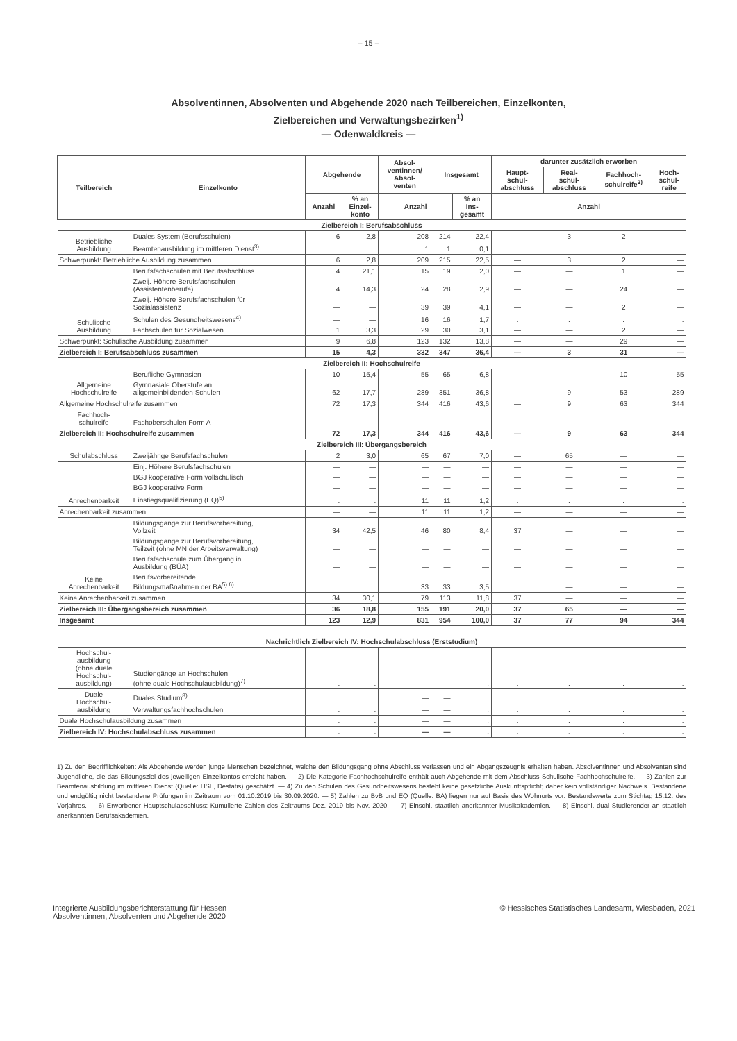– 15 –
Absolventinnen, Absolventen und Abgehende 2020 nach Teilbereichen, Einzelkonten,
Zielbereichen und Verwaltungsbezirken<sup>1)</sup>
— Odenwaldkreis —
| Teilbereich | Einzelkonto | Abgehende | | Absol- ventinnen/ Absol- venten | Insgesamt | | darunter zusätzlich erworben | | | |
| --- | --- | --- | --- | --- | --- | --- | --- | --- | --- | --- |
| | | | | | | | Haupt- schul- abschluss | Real- schul- abschluss | Fachhoch- schulreife<sup>2)</sup> | Hoch- schul- reife |
| | | Anzahl | % an Einzel- konto | Anzahl | | % an Ins- gesamt | Anzahl | | | |
| Zielbereich I: Berufsabschluss | | | | | | | | | | |
| Betriebliche Ausbildung | Duales System (Berufsschulen) | 6 | 2,8 | 208 | 214 | 22,4 | — | 3 | 2 | — |
| | Beamtenausbildung im mittleren Dienst<sup>3)</sup> | . | . | 1 | 1 | 0,1 | . | . | . | . |
| Schwerpunkt: Betriebliche Ausbildung zusammen | | 6 | 2,8 | 209 | 215 | 22,5 | — | 3 | 2 | — |
| Schulische Ausbildung | Berufsfachschulen mit Berufsabschluss | 4 | 21,1 | 15 | 19 | 2,0 | — | — | 1 | — |
| | Zweij. Höhere Berufsfachschulen (Assistentenberufe) | 4 | 14,3 | 24 | 28 | 2,9 | — | — | 24 | — |
| | Zweij. Höhere Berufsfachschulen für Sozialassistenz | — | — | 39 | 39 | 4,1 | — | — | 2 | — |
| | Schulen des Gesundheitswesens<sup>4)</sup> | — | — | 16 | 16 | 1,7 | . | . | . | . |
| | Fachschulen für Sozialwesen | 1 | 3,3 | 29 | 30 | 3,1 | — | — | 2 | — |
| Schwerpunkt: Schulische Ausbildung zusammen | | 9 | 6,8 | 123 | 132 | 13,8 | — | — | 29 | — |
| Zielbereich I: Berufsabschluss zusammen | | 15 | 4,3 | 332 | 347 | 36,4 | — | 3 | 31 | — |
| Zielbereich II: Hochschulreife | | | | | | | | | | |
| Allgemeine Hochschulreife | Berufliche Gymnasien | 10 | 15,4 | 55 | 65 | 6,8 | — | — | 10 | 55 |
| | Gymnasiale Oberstufe an allgemeinbildenden Schulen | 62 | 17,7 | 289 | 351 | 36,8 | — | 9 | 53 | 289 |
| Allgemeine Hochschulreife zusammen | | 72 | 17,3 | 344 | 416 | 43,6 | — | 9 | 63 | 344 |
| Fachhoch- schulreife | Fachoberschulen Form A | — | — | — | — | — | — | — | — | — |
| Zielbereich II: Hochschulreife zusammen | | 72 | 17,3 | 344 | 416 | 43,6 | — | 9 | 63 | 344 |
| Zielbereich III: Übergangsbereich | | | | | | | | | | |
| Schulabschluss | Zweijährige Berufsfachschulen | 2 | 3,0 | 65 | 67 | 7,0 | — | 65 | — | — |
| Anrechenbarkeit | Einj. Höhere Berufsfachschulen | — | — | — | — | — | — | — | — | — |
| | BGJ kooperative Form vollschulisch | — | — | — | — | — | — | — | — | — |
| | BGJ kooperative Form | — | — | — | — | — | — | — | — | — |
| | Einstiegsqualifizierung (EQ)<sup>5)</sup> | . | . | 11 | 11 | 1,2 | . | . | . | . |
| Anrechenbarkeit zusammen | | — | — | 11 | 11 | 1,2 | — | — | — | — |
| Keine Anrechenbarkeit | Bildungsgänge zur Berufsvorbereitung, Vollzeit | 34 | 42,5 | 46 | 80 | 8,4 | 37 | — | — | — |
| | Bildungsgänge zur Berufsvorbereitung, Teilzeit (ohne MN der Arbeitsverwaltung) | — | — | — | — | — | — | — | — | — |
| | Berufsfachschule zum Übergang in Ausbildung (BÜA) | — | — | — | — | — | — | — | — | — |
| | Berufsvorbereitende Bildungsmaßnahmen der BA<sup>5) 6)</sup> | . | . | 33 | 33 | 3,5 | . | — | — | — |
| Keine Anrechenbarkeit zusammen | | 34 | 30,1 | 79 | 113 | 11,8 | 37 | — | — | — |
| Zielbereich III: Übergangsbereich zusammen | | 36 | 18,8 | 155 | 191 | 20,0 | 37 | 65 | — | — |
| Insgesamt | | 123 | 12,9 | 831 | 954 | 100,0 | 37 | 77 | 94 | 344 |
| Nachrichtlich Zielbereich IV: Hochschulabschluss (Erststudium) | | | | | | | | | | |
| Hochschul- ausbildung (ohne duale Hochschul- ausbildung) | Studiengänge an Hochschulen (ohne duale Hochschulausbildung)<sup>7)</sup> | . | . | — | — | . | . | . | . | . |
| Duale Hochschul- ausbildung | Duales Studium<sup>8)</sup> | . | . | — | — | . | . | . | . | . |
| | Verwaltungsfachhochschulen | . | . | — | — | . | . | . | . | . |
| Duale Hochschulausbildung zusammen | | . | . | — | — | . | . | . | . | . |
| Zielbereich IV: Hochschulabschluss zusammen | | . | . | — | — | . | . | . | . | . |
1) Zu den Begrifflichkeiten: Als Abgehende werden junge Menschen bezeichnet, welche den Bildungsgang ohne Abschluss verlassen und ein Abgangszeugnis erhalten haben. Absolventinnen und Absolventen sind Jugendliche, die das Bildungsziel des jeweiligen Einzelkontos erreicht haben. — 2) Die Kategorie Fachhochschulreife enthält auch Abgehende mit dem Abschluss Schulische Fachhochschulreife. — 3) Zahlen zur Beamtenausbildung im mittleren Dienst (Quelle: HSL, Destatis) geschätzt. — 4) Zu den Schulen des Gesundheitswesens besteht keine gesetzliche Auskunftspflicht; daher kein vollständiger Nachweis. Bestandene und endgültig nicht bestandene Prüfungen im Zeitraum vom 01.10.2019 bis 30.09.2020. — 5) Zahlen zu BvB und EQ (Quelle: BA) liegen nur auf Basis des Wohnorts vor. Bestandswerte zum Stichtag 15.12. des Vorjahres. — 6) Erworbener Hauptschulabschluss: Kumulierte Zahlen des Zeitraums Dez. 2019 bis Nov. 2020. — 7) Einschl. staatlich anerkannter Musikakademien. — 8) Einschl. dual Studierender an staatlich anerkannten Berufsakademien.
Integrierte Ausbildungsberichterstattung für Hessen
Absolventinnen, Absolventen und Abgehende 2020
© Hessisches Statistisches Landesamt, Wiesbaden, 2021